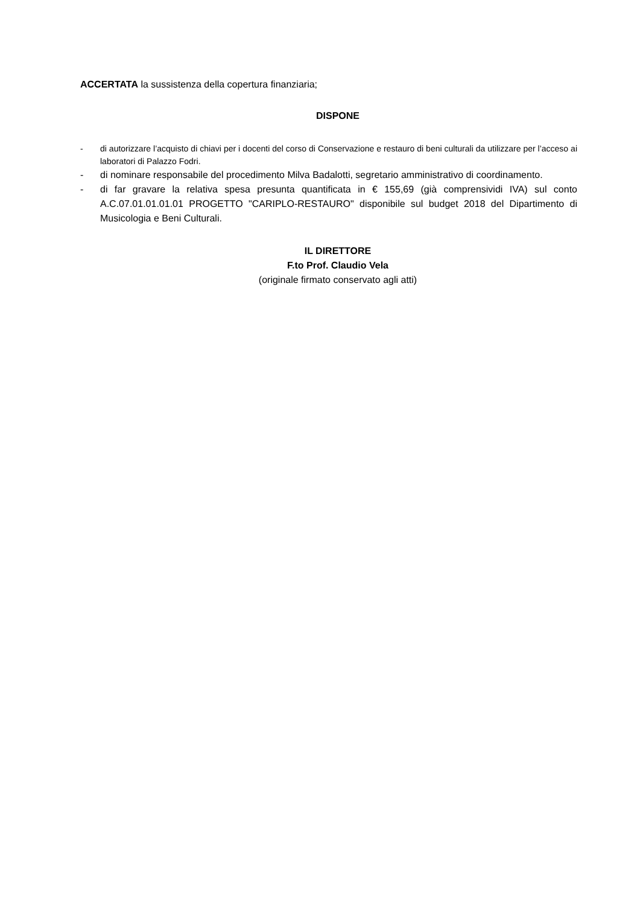ACCERTATA la sussistenza della copertura finanziaria;
DISPONE
- di autorizzare l’acquisto di chiavi per i docenti del corso di Conservazione e restauro di beni culturali da utilizzare per l’acceso ai laboratori di Palazzo Fodri.
- di nominare responsabile del procedimento Milva Badalotti, segretario amministrativo di coordinamento.
- di far gravare la relativa spesa presunta quantificata in € 155,69 (già comprensividi IVA) sul conto A.C.07.01.01.01.01 PROGETTO "CARIPLO-RESTAURO" disponibile sul budget 2018 del Dipartimento di Musicologia e Beni Culturali.
IL DIRETTORE
F.to Prof. Claudio Vela
(originale firmato conservato agli atti)